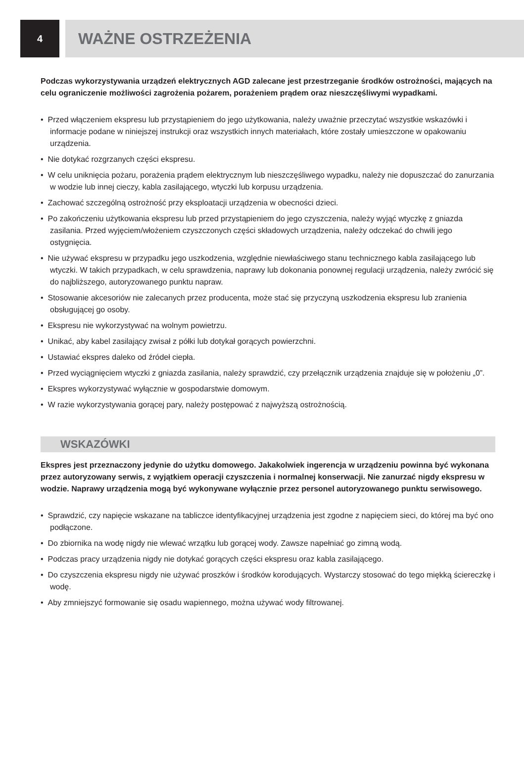4
WAŻNE OSTRZEŻENIA
Podczas wykorzystywania urządzeń elektrycznych AGD zalecane jest przestrzeganie środków ostrożności, mających na celu ograniczenie możliwości zagrożenia pożarem, porażeniem prądem oraz nieszczęśliwymi wypadkami.
• Przed włączeniem ekspresu lub przystąpieniem do jego użytkowania, należy uważnie przeczytać wszystkie wskazówki i informacje podane w niniejszej instrukcji oraz wszystkich innych materiałach, które zostały umieszczone w opakowaniu urządzenia.
• Nie dotykać rozgrzanych części ekspresu.
• W celu uniknięcia pożaru, porażenia prądem elektrycznym lub nieszczęśliwego wypadku, należy nie dopuszczać do zanurzania w wodzie lub innej cieczy, kabla zasilającego, wtyczki lub korpusu urządzenia.
• Zachować szczególną ostrożność przy eksploatacji urządzenia w obecności dzieci.
• Po zakończeniu użytkowania ekspresu lub przed przystąpieniem do jego czyszczenia, należy wyjąć wtyczkę z gniazda zasilania. Przed wyjęciem/włożeniem czyszczonych części składowych urządzenia, należy odczekać do chwili jego ostygnięcia.
• Nie używać ekspresu w przypadku jego uszkodzenia, względnie niewłaściwego stanu technicznego kabla zasilającego lub wtyczki. W takich przypadkach, w celu sprawdzenia, naprawy lub dokonania ponownej regulacji urządzenia, należy zwrócić się do najbliższego, autoryzowanego punktu napraw.
• Stosowanie akcesoriów nie zalecanych przez producenta, może stać się przyczyną uszkodzenia ekspresu lub zranienia obsługującej go osoby.
• Ekspresu nie wykorzystywać na wolnym powietrzu.
• Unikać, aby kabel zasilający zwisał z półki lub dotykał gorących powierzchni.
• Ustawiać ekspres daleko od źródeł ciepła.
• Przed wyciągnięciem wtyczki z gniazda zasilania, należy sprawdzić, czy przełącznik urządzenia znajduje się w położeniu „0”.
• Ekspres wykorzystywać wyłącznie w gospodarstwie domowym.
• W razie wykorzystywania gorącej pary, należy postępować z najwyższą ostrożnością.
WSKAZÓWKI
Ekspres jest przeznaczony jedynie do użytku domowego. Jakakolwiek ingerencja w urządzeniu powinna być wykonana przez autoryzowany serwis, z wyjątkiem operacji czyszczenia i normalnej konserwacji. Nie zanurzać nigdy ekspresu w wodzie. Naprawy urządzenia mogą być wykonywane wyłącznie przez personel autoryzowanego punktu serwisowego.
• Sprawdzić, czy napięcie wskazane na tabliczce identyfikacyjnej urządzenia jest zgodne z napięciem sieci, do której ma być ono podłączone.
• Do zbiornika na wodę nigdy nie wlewać wrzątku lub gorącej wody. Zawsze napełniać go zimną wodą.
• Podczas pracy urządzenia nigdy nie dotykać gorących części ekspresu oraz kabla zasilającego.
• Do czyszczenia ekspresu nigdy nie używać proszków i środków korodujących. Wystarczy stosować do tego miękką ściereczkę i wodę.
• Aby zmniejszyć formowanie się osadu wapiennego, można używać wody filtrowanej.